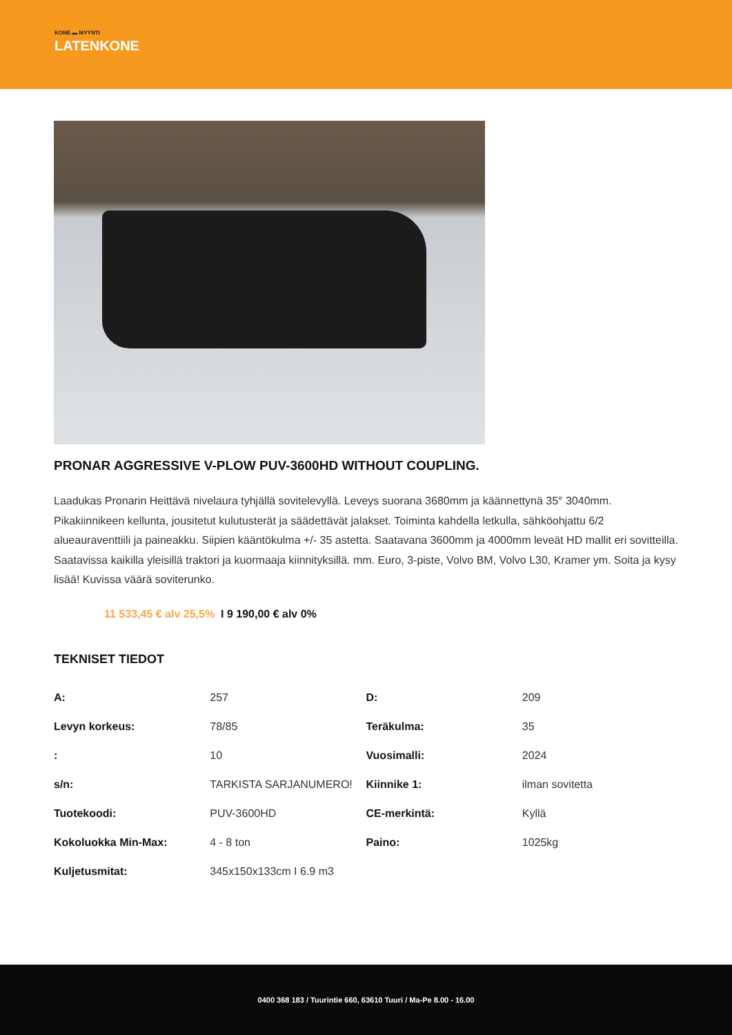KONE ▬ MYYNTI
LATENKONE
PRONAR AGGRESSIVE V-PLOW PUV-3600HD WITHOUT COUPLING.
Laadukas Pronarin Heittävä nivelaura tyhjällä sovitelevyllä. Leveys suorana 3680mm ja käännettynä 35° 3040mm. Pikakiinnikeen kellunta, jousitetut kulutusterät ja säädettävät jalakset. Toiminta kahdella letkulla, sähköohjattu 6/2 alueauraventtiili ja paineakku. Siipien kääntökulma +/- 35 astetta. Saatavana 3600mm ja 4000mm leveät HD mallit eri sovitteilla. Saatavissa kaikilla yleisillä traktori ja kuormaaja kiinnityksillä. mm. Euro, 3-piste, Volvo BM, Volvo L30, Kramer ym. Soita ja kysy lisää! Kuvissa väärä soviterunko.
11 533,45 € alv 25,5% I 9 190,00 € alv 0%
TEKNISET TIEDOT
| A: | 257 | D: | 209 |
| Levyn korkeus: | 78/85 | Teräkulma: | 35 |
| : | 10 | Vuosimalli: | 2024 |
| s/n: | TARKISTA SARJANUMERO! | Kiinnike 1: | ilman sovitetta |
| Tuotekoodi: | PUV-3600HD | CE-merkintä: | Kyllä |
| Kokoluokka Min-Max: | 4 - 8 ton | Paino: | 1025kg |
| Kuljetusmitat: | 345x150x133cm I 6.9 m3 | | |
0400 368 183 / Tuurintie 660, 63610 Tuuri / Ma-Pe 8.00 - 16.00